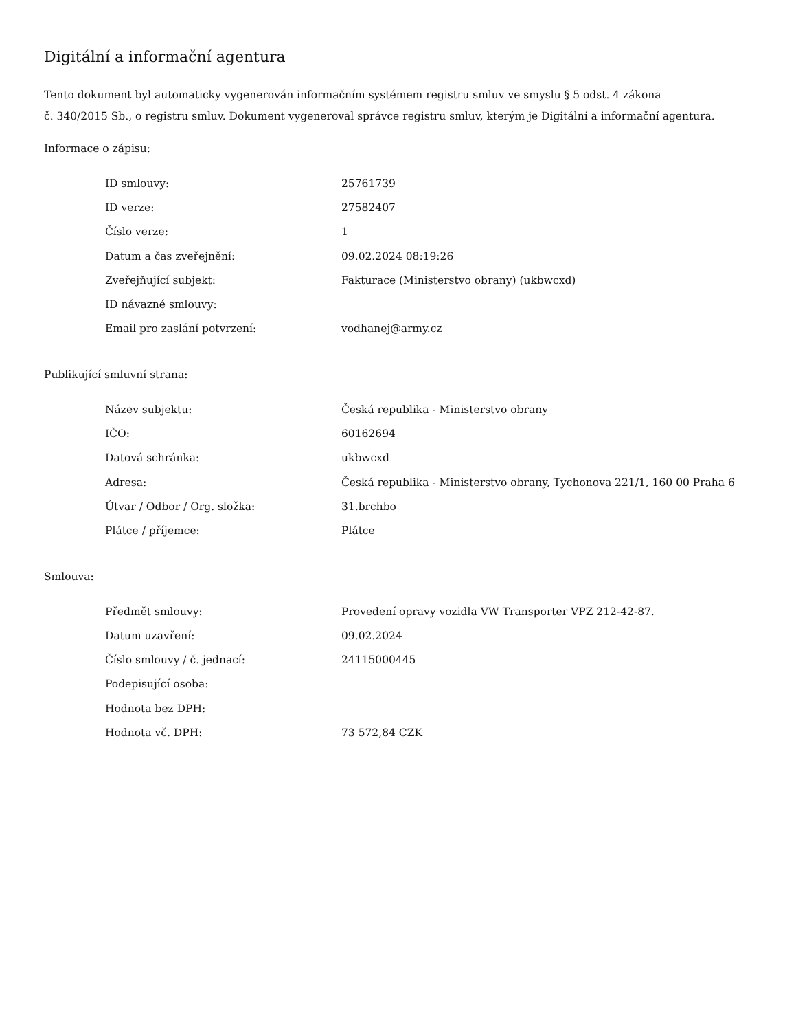Digitální a informační agentura
Tento dokument byl automaticky vygenerován informačním systémem registru smluv ve smyslu § 5 odst. 4 zákona
č. 340/2015 Sb., o registru smluv. Dokument vygeneroval správce registru smluv, kterým je Digitální a informační agentura.
Informace o zápisu:
| ID smlouvy: | 25761739 |
| ID verze: | 27582407 |
| Číslo verze: | 1 |
| Datum a čas zveřejnění: | 09.02.2024 08:19:26 |
| Zveřejňující subjekt: | Fakturace (Ministerstvo obrany) (ukbwcxd) |
| ID návazné smlouvy: | |
| Email pro zaslání potvrzení: | vodhanej@army.cz |
Publikující smluvní strana:
| Název subjektu: | Česká republika - Ministerstvo obrany |
| IČO: | 60162694 |
| Datová schránka: | ukbwcxd |
| Adresa: | Česká republika - Ministerstvo obrany, Tychonova 221/1, 160 00 Praha 6 |
| Útvar / Odbor / Org. složka: | 31.brchbo |
| Plátce / příjemce: | Plátce |
Smlouva:
| Předmět smlouvy: | Provedení opravy vozidla VW Transporter VPZ 212-42-87. |
| Datum uzavření: | 09.02.2024 |
| Číslo smlouvy / č. jednací: | 24115000445 |
| Podepisující osoba: | |
| Hodnota bez DPH: | |
| Hodnota vč. DPH: | 73 572,84 CZK |